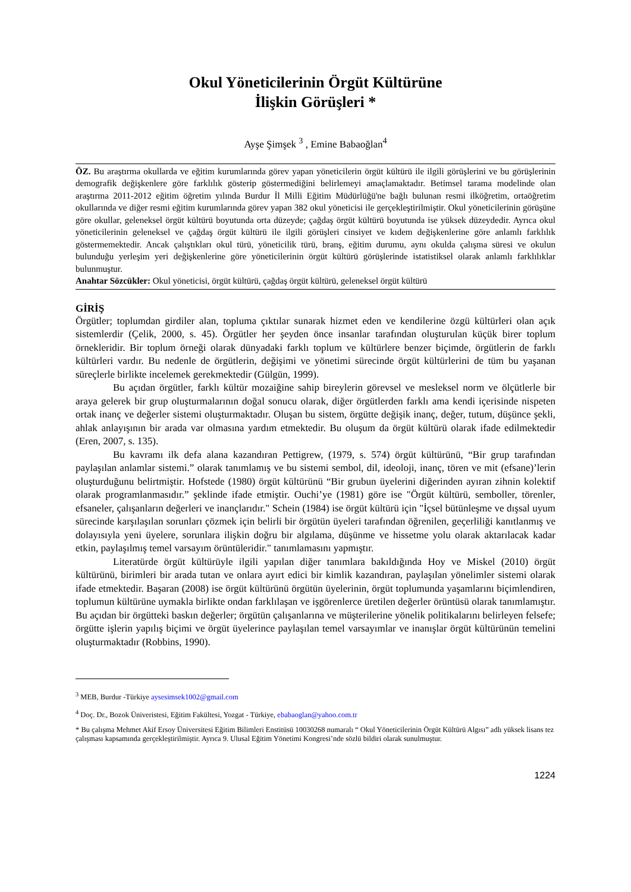Okul Yöneticilerinin Örgüt Kültürüne
İlişkin Görüşleri *
Ayşe Şimşek <sup>3</sup> , Emine Babaoğlan<sup>4</sup>
ÖZ. Bu araştırma okullarda ve eğitim kurumlarında görev yapan yöneticilerin örgüt kültürü ile ilgili görüşlerini ve bu görüşlerinin demografik değişkenlere göre farklılık gösterip göstermediğini belirlemeyi amaçlamaktadır. Betimsel tarama modelinde olan araştırma 2011-2012 eğitim öğretim yılında Burdur İl Milli Eğitim Müdürlüğü'ne bağlı bulunan resmi ilköğretim, ortaöğretim okullarında ve diğer resmi eğitim kurumlarında görev yapan 382 okul yöneticisi ile gerçekleştirilmiştir. Okul yöneticilerinin görüşüne göre okullar, geleneksel örgüt kültürü boyutunda orta düzeyde; çağdaş örgüt kültürü boyutunda ise yüksek düzeydedir. Ayrıca okul yöneticilerinin geleneksel ve çağdaş örgüt kültürü ile ilgili görüşleri cinsiyet ve kıdem değişkenlerine göre anlamlı farklılık göstermemektedir. Ancak çalıştıkları okul türü, yöneticilik türü, branş, eğitim durumu, aynı okulda çalışma süresi ve okulun bulunduğu yerleşim yeri değişkenlerine göre yöneticilerinin örgüt kültürü görüşlerinde istatistiksel olarak anlamlı farklılıklar bulunmuştur.
Anahtar Sözcükler: Okul yöneticisi, örgüt kültürü, çağdaş örgüt kültürü, geleneksel örgüt kültürü
GİRİŞ
Örgütler; toplumdan girdiler alan, topluma çıktılar sunarak hizmet eden ve kendilerine özgü kültürleri olan açık sistemlerdir (Çelik, 2000, s. 45). Örgütler her şeyden önce insanlar tarafından oluşturulan küçük birer toplum örnekleridir. Bir toplum örneği olarak dünyadaki farklı toplum ve kültürlere benzer biçimde, örgütlerin de farklı kültürleri vardır. Bu nedenle de örgütlerin, değişimi ve yönetimi sürecinde örgüt kültürlerini de tüm bu yaşanan süreçlerle birlikte incelemek gerekmektedir (Gülgün, 1999).
Bu açıdan örgütler, farklı kültür mozaiğine sahip bireylerin görevsel ve mesleksel norm ve ölçütlerle bir araya gelerek bir grup oluşturmalarının doğal sonucu olarak, diğer örgütlerden farklı ama kendi içerisinde nispeten ortak inanç ve değerler sistemi oluşturmaktadır. Oluşan bu sistem, örgütte değişik inanç, değer, tutum, düşünce şekli, ahlak anlayışının bir arada var olmasına yardım etmektedir. Bu oluşum da örgüt kültürü olarak ifade edilmektedir (Eren, 2007, s. 135).
Bu kavramı ilk defa alana kazandıran Pettigrew, (1979, s. 574) örgüt kültürünü, “Bir grup tarafından paylaşılan anlamlar sistemi.” olarak tanımlamış ve bu sistemi sembol, dil, ideoloji, inanç, tören ve mit (efsane)’lerin oluşturduğunu belirtmiştir. Hofstede (1980) örgüt kültürünü “Bir grubun üyelerini diğerinden ayıran zihnin kolektif olarak programlanmasıdır.” şeklinde ifade etmiştir. Ouchi’ye (1981) göre ise "Örgüt kültürü, semboller, törenler, efsaneler, çalışanların değerleri ve inançlarıdır." Schein (1984) ise örgüt kültürü için "İçsel bütünleşme ve dışsal uyum sürecinde karşılaşılan sorunları çözmek için belirli bir örgütün üyeleri tarafından öğrenilen, geçerliliği kanıtlanmış ve dolayısıyla yeni üyelere, sorunlara ilişkin doğru bir algılama, düşünme ve hissetme yolu olarak aktarılacak kadar etkin, paylaşılmış temel varsayım örüntüleridir." tanımlamasını yapmıştır.
Literatürde örgüt kültürüyle ilgili yapılan diğer tanımlara bakıldığında Hoy ve Miskel (2010) örgüt kültürünü, birimleri bir arada tutan ve onlara ayırt edici bir kimlik kazandıran, paylaşılan yönelimler sistemi olarak ifade etmektedir. Başaran (2008) ise örgüt kültürünü örgütün üyelerinin, örgüt toplumunda yaşamlarını biçimlendiren, toplumun kültürüne uymakla birlikte ondan farklılaşan ve işgörenlerce üretilen değerler örüntüsü olarak tanımlamıştır. Bu açıdan bir örgütteki baskın değerler; örgütün çalışanlarına ve müşterilerine yönelik politikalarını belirleyen felsefe; örgütte işlerin yapılış biçimi ve örgüt üyelerince paylaşılan temel varsayımlar ve inanışlar örgüt kültürünün temelini oluşturmaktadır (Robbins, 1990).
<sup>3</sup> MEB, Burdur -Türkiye aysesimsek1002@gmail.com
<sup>4</sup> Doç. Dr., Bozok Üniveristesi, Eğitim Fakültesi, Yozgat - Türkiye, ebabaoglan@yahoo.com.tr
* Bu çalışma Mehmet Akif Ersoy Üniversitesi Eğitim Bilimleri Enstitüsü 10030268 numaralı “ Okul Yöneticilerinin Örgüt Kültürü Algısı” adlı yüksek lisans tez çalışması kapsamında gerçekleştirilmiştir. Ayrıca 9. Ulusal Eğitim Yönetimi Kongresi’nde sözlü bildiri olarak sunulmuştur.
1224